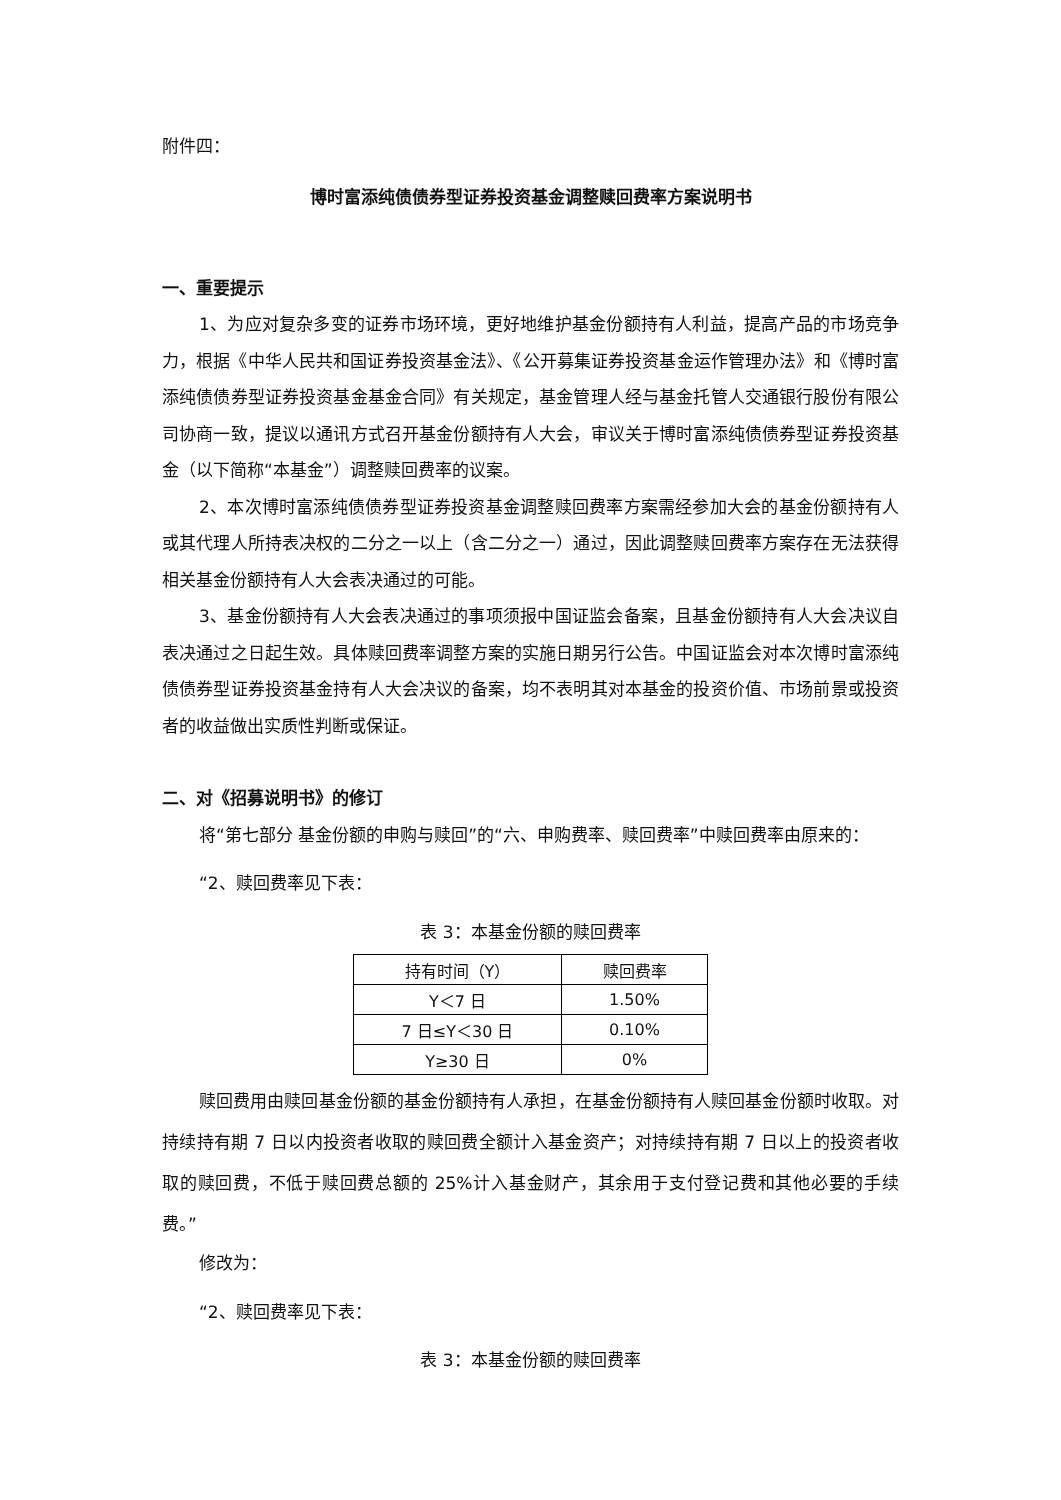附件四：
博时富添纯债债券型证券投资基金调整赎回费率方案说明书
一、重要提示
1、为应对复杂多变的证券市场环境，更好地维护基金份额持有人利益，提高产品的市场竞争力，根据《中华人民共和国证券投资基金法》、《公开募集证券投资基金运作管理办法》和《博时富添纯债债券型证券投资基金基金合同》有关规定，基金管理人经与基金托管人交通银行股份有限公司协商一致，提议以通讯方式召开基金份额持有人大会，审议关于博时富添纯债债券型证券投资基金（以下简称“本基金”）调整赎回费率的议案。
2、本次博时富添纯债债券型证券投资基金调整赎回费率方案需经参加大会的基金份额持有人或其代理人所持表决权的二分之一以上（含二分之一）通过，因此调整赎回费率方案存在无法获得相关基金份额持有人大会表决通过的可能。
3、基金份额持有人大会表决通过的事项须报中国证监会备案，且基金份额持有人大会决议自表决通过之日起生效。具体赎回费率调整方案的实施日期另行公告。中国证监会对本次博时富添纯债债券型证券投资基金持有人大会决议的备案，均不表明其对本基金的投资价值、市场前景或投资者的收益做出实质性判断或保证。
二、对《招募说明书》的修订
将“第七部分 基金份额的申购与赎回”的“六、申购费率、赎回费率”中赎回费率由原来的：
“2、赎回费率见下表：
表 3：本基金份额的赎回费率
| 持有时间（Y） | 赎回费率 |
| --- | --- |
| Y＜7 日 | 1.50% |
| 7 日≤Y＜30 日 | 0.10% |
| Y≥30 日 | 0% |
赎回费用由赎回基金份额的基金份额持有人承担，在基金份额持有人赎回基金份额时收取。对持续持有期 7 日以内投资者收取的赎回费全额计入基金资产；对持续持有期 7 日以上的投资者收取的赎回费，不低于赎回费总额的 25%计入基金财产，其余用于支付登记费和其他必要的手续费。”
修改为：
“2、赎回费率见下表：
表 3：本基金份额的赎回费率